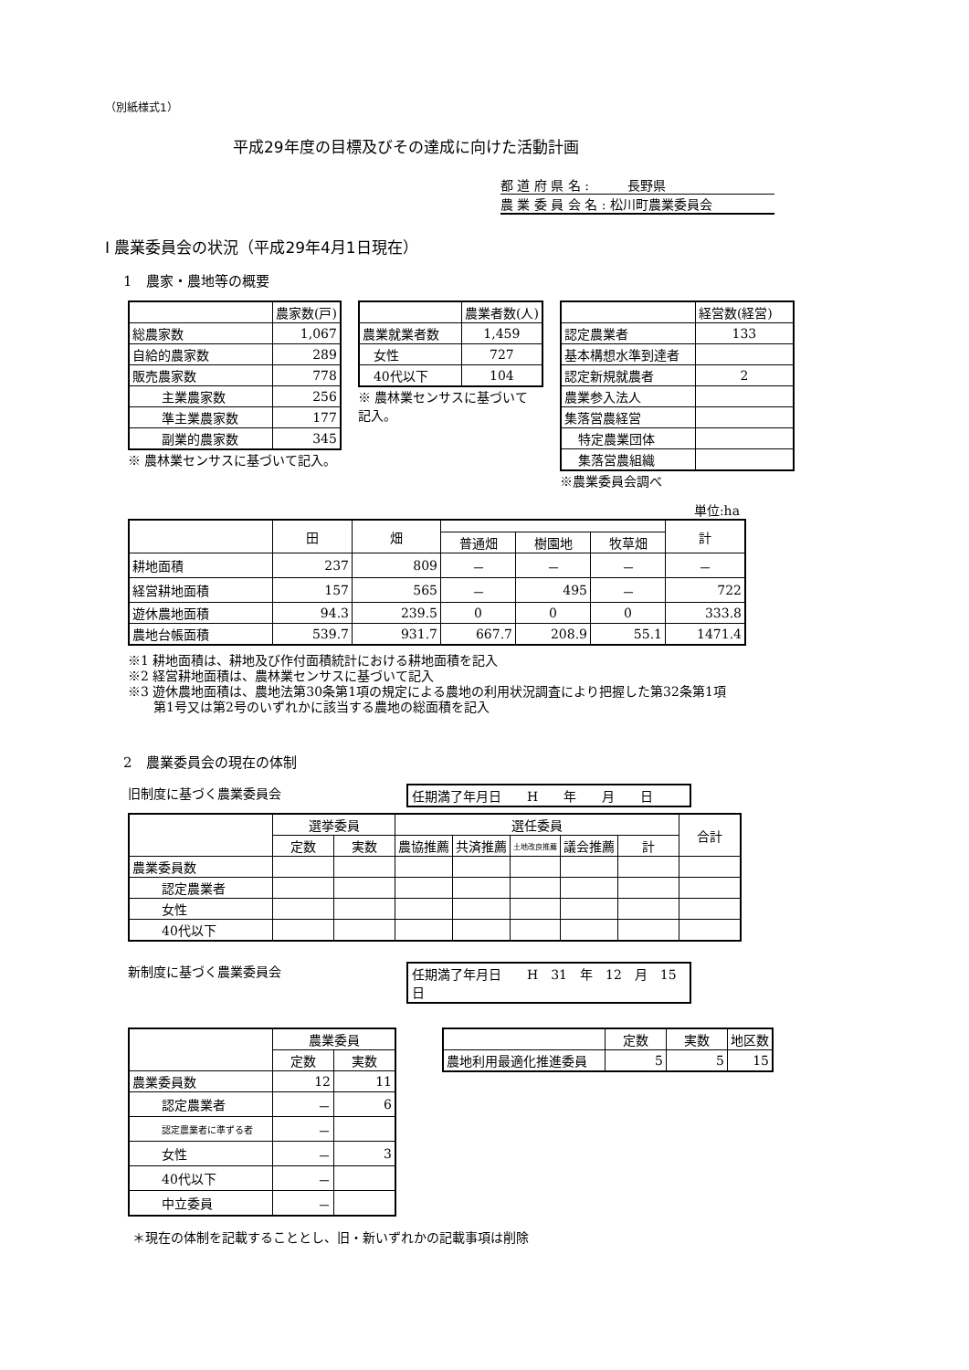（別紙様式1）
平成29年度の目標及びその達成に向けた活動計画
都 道 府 県 名 :　　　長野県
農 業 委 員 会 名 : 松川町農業委員会
Ⅰ 農業委員会の状況（平成29年4月1日現在）
1　農家・農地等の概要
| | 農家数(戸) |
| 総農家数 | 1,067 |
| 自給的農家数 | 289 |
| 販売農家数 | 778 |
| 主業農家数 | 256 |
| 準主業農家数 | 177 |
| 副業的農家数 | 345 |
※ 農林業センサスに基づいて記入。
| | 農業者数(人) |
| 農業就業者数 | 1,459 |
| 女性 | 727 |
| 40代以下 | 104 |
※ 農林業センサスに基づいて記入。
| | 経営数(経営) |
| 認定農業者 | 133 |
| 基本構想水準到達者 | |
| 認定新規就農者 | 2 |
| 農業参入法人 | |
| 集落営農経営 | |
| 特定農業団体 | |
| 集落営農組織 | |
※農業委員会調べ
単位:ha
| | 田 | 畑 | | | | 計 |
| | | | 普通畑 | 樹園地 | 牧草畑 | |
| 耕地面積 | 237 | 809 | － | － | － | － |
| 経営耕地面積 | 157 | 565 | － | 495 | － | 722 |
| 遊休農地面積 | 94.3 | 239.5 | 0 | 0 | 0 | 333.8 |
| 農地台帳面積 | 539.7 | 931.7 | 667.7 | 208.9 | 55.1 | 1471.4 |
※1 耕地面積は、耕地及び作付面積統計における耕地面積を記入
※2 経営耕地面積は、農林業センサスに基づいて記入
※3 遊休農地面積は、農地法第30条第1項の規定による農地の利用状況調査により把握した第32条第1項
　　第1号又は第2号のいずれかに該当する農地の総面積を記入
2　農業委員会の現在の体制
旧制度に基づく農業委員会 任期満了年月日　　H　　年　　月　　日
| | 選挙委員 | | 選任委員 | | | | | 合計 |
| | 定数 | 実数 | 農協推薦 | 共済推薦 | 土地改良推薦 | 議会推薦 | 計 | |
| 農業委員数 | | | | | | | | |
| 認定農業者 | | | | | | | | |
| 女性 | | | | | | | | |
| 40代以下 | | | | | | | | |
新制度に基づく農業委員会 任期満了年月日　　H　31　年　12　月　15　日
| | 農業委員 | |
| | 定数 | 実数 |
| 農業委員数 | 12 | 11 |
| 認定農業者 | － | 6 |
| 認定農業者に準ずる者 | － | |
| 女性 | － | 3 |
| 40代以下 | － | |
| 中立委員 | － | |
| | 定数 | 実数 | 地区数 |
| 農地利用最適化推進委員 | 5 | 5 | 15 |
＊現在の体制を記載することとし、旧・新いずれかの記載事項は削除